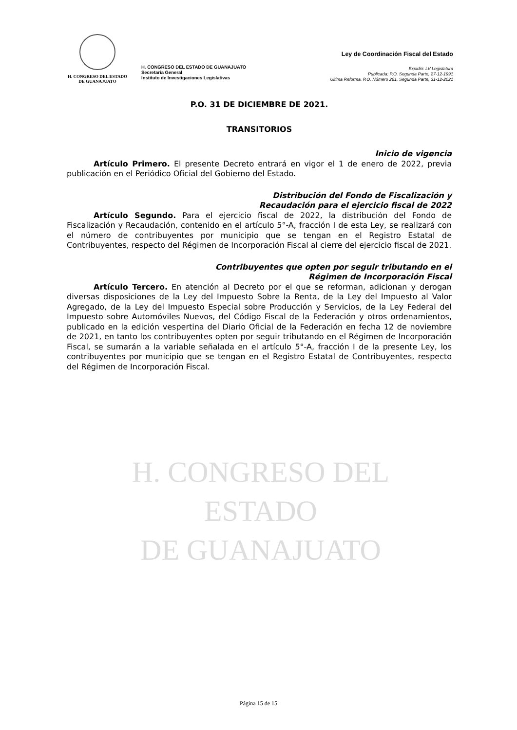H. CONGRESO DEL ESTADO
DE GUANAJUATO
H. CONGRESO DEL ESTADO DE GUANAJUATO
Secretaría General
Instituto de Investigaciones Legislativas
Ley de Coordinación Fiscal del Estado
Expidió: LV Legislatura
Publicada: P.O. Segunda Parte, 27-12-1991
Ultima Reforma. P.O. Número 261, Segunda Parte, 31-12-2021
H. CONGRESO DEL ESTADO
DE GUANAJUATO
P.O. 31 DE DICIEMBRE DE 2021.
TRANSITORIOS
Inicio de vigencia
Artículo Primero. El presente Decreto entrará en vigor el 1 de enero de 2022, previa publicación en el Periódico Oficial del Gobierno del Estado.
Distribución del Fondo de Fiscalización y
Recaudación para el ejercicio fiscal de 2022
Artículo Segundo. Para el ejercicio fiscal de 2022, la distribución del Fondo de Fiscalización y Recaudación, contenido en el artículo 5°-A, fracción I de esta Ley, se realizará con el número de contribuyentes por municipio que se tengan en el Registro Estatal de Contribuyentes, respecto del Régimen de Incorporación Fiscal al cierre del ejercicio fiscal de 2021.
Contribuyentes que opten por seguir tributando en el
Régimen de Incorporación Fiscal
Artículo Tercero. En atención al Decreto por el que se reforman, adicionan y derogan diversas disposiciones de la Ley del Impuesto Sobre la Renta, de la Ley del Impuesto al Valor Agregado, de la Ley del Impuesto Especial sobre Producción y Servicios, de la Ley Federal del Impuesto sobre Automóviles Nuevos, del Código Fiscal de la Federación y otros ordenamientos, publicado en la edición vespertina del Diario Oficial de la Federación en fecha 12 de noviembre de 2021, en tanto los contribuyentes opten por seguir tributando en el Régimen de Incorporación Fiscal, se sumarán a la variable señalada en el artículo 5°-A, fracción I de la presente Ley, los contribuyentes por municipio que se tengan en el Registro Estatal de Contribuyentes, respecto del Régimen de Incorporación Fiscal.
Página 15 de 15